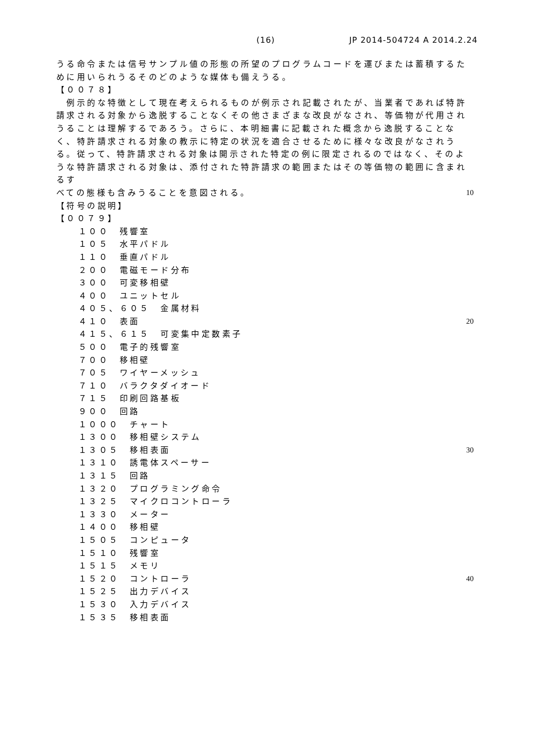(16) JP 2014-504724 A 2014.2.24
うる命令または信号サンプル値の形態の所望のプログラムコードを運びまたは蓄積するために用いられうるそのどのような媒体も備えうる。
【００７８】
　例示的な特徴として現在考えられるものが例示され記載されたが、当業者であれば特許請求される対象から逸脱することなくその他さまざまな改良がなされ、等価物が代用されうることは理解するであろう。さらに、本明細書に記載された概念から逸脱することなく、特許請求される対象の教示に特定の状況を適合させるために様々な改良がなされうる。従って、特許請求される対象は開示された特定の例に限定されるのではなく、そのような特許請求される対象は、添付された特許請求の範囲またはその等価物の範囲に含まれるす
べての態様も含みうることを意図される。 10
【符号の説明】
【００７９】
１００　残響室
１０５　水平パドル
１１０　垂直パドル
２００　電磁モード分布
３００　可変移相壁
４００　ユニットセル
４０５、６０５　金属材料
４１０　表面 20
４１５、６１５　可変集中定数素子
５００　電子的残響室
７００　移相壁
７０５　ワイヤーメッシュ
７１０　バラクタダイオード
７１５　印刷回路基板
９００　回路
１０００　チャート
１３００　移相壁システム
１３０５　移相表面 30
１３１０　誘電体スペーサー
１３１５　回路
１３２０　プログラミング命令
１３２５　マイクロコントローラ
１３３０　メーター
１４００　移相壁
１５０５　コンピュータ
１５１０　残響室
１５１５　メモリ
１５２０　コントローラ 40
１５２５　出力デバイス
１５３０　入力デバイス
１５３５　移相表面